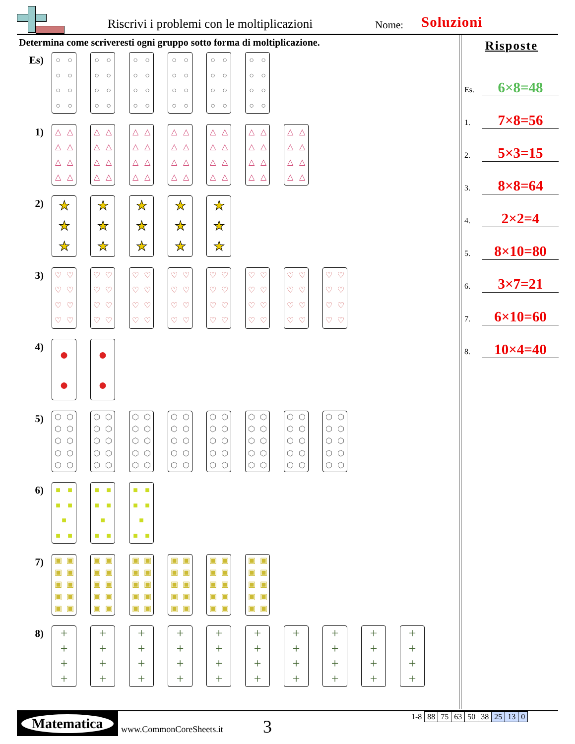Riscrivi i problemi con le moltiplicazioni
Nome: Soluzioni
Determina come scriveresti ogni gruppo sotto forma di moltiplicazione.
Es)
○ ○ ○ ○ ○ ○ ○ ○
○ ○ ○ ○ ○ ○ ○ ○
○ ○ ○ ○ ○ ○ ○ ○
○ ○ ○ ○ ○ ○ ○ ○
○ ○ ○ ○ ○ ○ ○ ○
○ ○ ○ ○ ○ ○ ○ ○
1)
△ △ △ △ △ △ △ △
△ △ △ △ △ △ △ △
△ △ △ △ △ △ △ △
△ △ △ △ △ △ △ △
△ △ △ △ △ △ △ △
△ △ △ △ △ △ △ △
△ △ △ △ △ △ △ △
2)
★
★
★
★
★
★
★
★
★
★
★
★
★
★
★
3)
♡ ♡ ♡ ♡ ♡ ♡ ♡ ♡
♡ ♡ ♡ ♡ ♡ ♡ ♡ ♡
♡ ♡ ♡ ♡ ♡ ♡ ♡ ♡
♡ ♡ ♡ ♡ ♡ ♡ ♡ ♡
♡ ♡ ♡ ♡ ♡ ♡ ♡ ♡
♡ ♡ ♡ ♡ ♡ ♡ ♡ ♡
♡ ♡ ♡ ♡ ♡ ♡ ♡ ♡
♡ ♡ ♡ ♡ ♡ ♡ ♡ ♡
4)
●
●
●
●
5)
⬡ ⬡ ⬡ ⬡ ⬡ ⬡ ⬡ ⬡ ⬡ ⬡
⬡ ⬡ ⬡ ⬡ ⬡ ⬡ ⬡ ⬡ ⬡ ⬡
⬡ ⬡ ⬡ ⬡ ⬡ ⬡ ⬡ ⬡ ⬡ ⬡
⬡ ⬡ ⬡ ⬡ ⬡ ⬡ ⬡ ⬡ ⬡ ⬡
⬡ ⬡ ⬡ ⬡ ⬡ ⬡ ⬡ ⬡ ⬡ ⬡
⬡ ⬡ ⬡ ⬡ ⬡ ⬡ ⬡ ⬡ ⬡ ⬡
⬡ ⬡ ⬡ ⬡ ⬡ ⬡ ⬡ ⬡ ⬡ ⬡
⬡ ⬡ ⬡ ⬡ ⬡ ⬡ ⬡ ⬡ ⬡ ⬡
6)
■ ■ ■ ■ ■ ■ ■
■ ■ ■ ■ ■ ■ ■
■ ■ ■ ■ ■ ■ ■
7)
▣ ▣ ▣ ▣ ▣ ▣ ▣ ▣ ▣ ▣
▣ ▣ ▣ ▣ ▣ ▣ ▣ ▣ ▣ ▣
▣ ▣ ▣ ▣ ▣ ▣ ▣ ▣ ▣ ▣
▣ ▣ ▣ ▣ ▣ ▣ ▣ ▣ ▣ ▣
▣ ▣ ▣ ▣ ▣ ▣ ▣ ▣ ▣ ▣
▣ ▣ ▣ ▣ ▣ ▣ ▣ ▣ ▣ ▣
8)
+
+
+
+
+
+
+
+
+
+
+
+
+
+
+
+
+
+
+
+
+
+
+
+
+
+
+
+
+
+
+
+
+
+
+
+
+
+
+
+
Risposte
Es.
6×8=48
1.
7×8=56
2.
5×3=15
3.
8×8=64
4.
2×2=4
5.
8×10=80
6.
3×7=21
7.
6×10=60
8.
10×4=40
Matematica
www.CommonCoreSheets.it 3
| 1-8 | 88 | 75 | 63 | 50 | 38 | 25 | 13 | 0 |